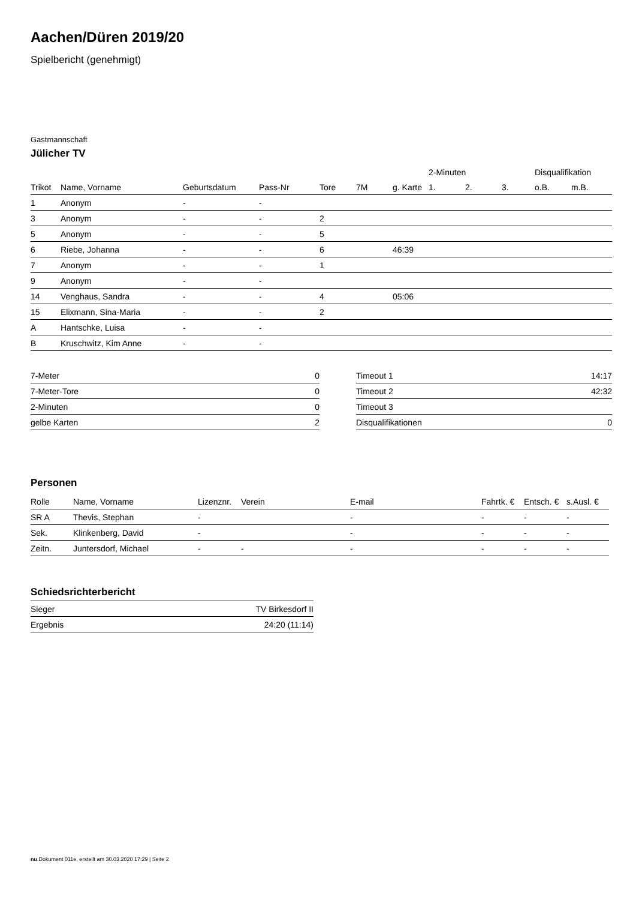Aachen/Düren 2019/20
Spielbericht (genehmigt)
Gastmannschaft
Jülicher TV
| | | | | | | | 2-Minuten | | | Disqualifikation | |
| --- | --- | --- | --- | --- | --- | --- | --- | --- | --- | --- | --- |
| Trikot | Name, Vorname | Geburtsdatum | Pass-Nr | Tore | 7M | g. Karte | 1. | 2. | 3. | o.B. | m.B. |
| 1 | Anonym | - | - | | | | | | | | |
| 3 | Anonym | - | - | 2 | | | | | | | |
| 5 | Anonym | - | - | 5 | | | | | | | |
| 6 | Riebe, Johanna | - | - | 6 | | 46:39 | | | | | |
| 7 | Anonym | - | - | 1 | | | | | | | |
| 9 | Anonym | - | - | | | | | | | | |
| 14 | Venghaus, Sandra | - | - | 4 | | 05:06 | | | | | |
| 15 | Elixmann, Sina-Maria | - | - | 2 | | | | | | | |
| A | Hantschke, Luisa | - | - | | | | | | | | |
| B | Kruschwitz, Kim Anne | - | - | | | | | | | | |
| 7-Meter | 0 |
| 7-Meter-Tore | 0 |
| 2-Minuten | 0 |
| gelbe Karten | 2 |
| Timeout 1 | 14:17 |
| Timeout 2 | 42:32 |
| Timeout 3 | |
| Disqualifikationen | 0 |
Personen
| Rolle | Name, Vorname | Lizenznr. | Verein | E-mail | Fahrtk. € | Entsch. € | s.Ausl. € |
| --- | --- | --- | --- | --- | --- | --- | --- |
| SR A | Thevis, Stephan | - | | - | - | - | - |
| Sek. | Klinkenberg, David | - | | - | - | - | - |
| Zeitn. | Juntersdorf, Michael | - | - | - | - | - | - |
Schiedsrichterbericht
| Sieger | TV Birkesdorf II |
| Ergebnis | 24:20 (11:14) |
nu.Dokument 011e, erstellt am 30.03.2020 17:29 | Seite 2